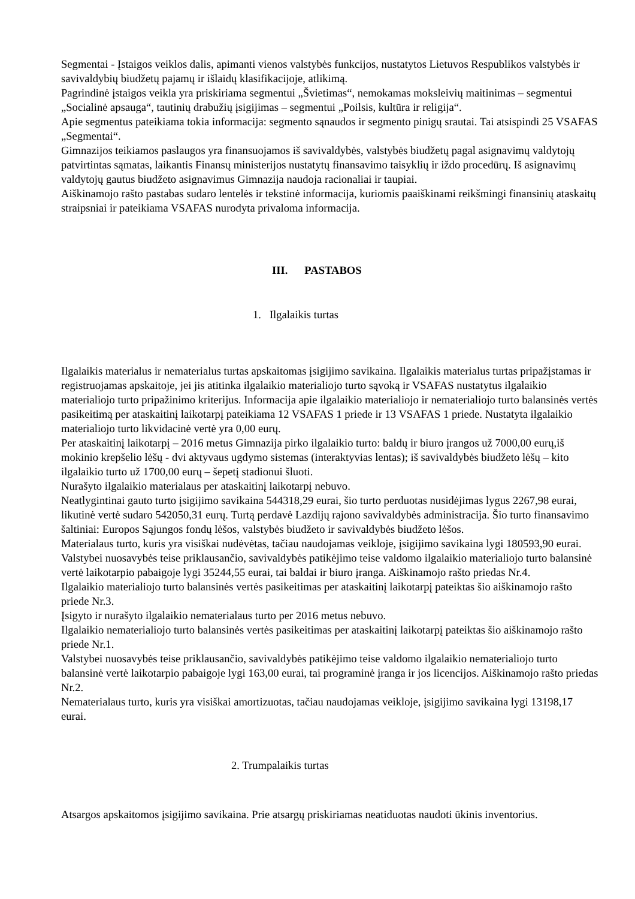Segmentai - Įstaigos veiklos dalis, apimanti vienos valstybės funkcijos, nustatytos Lietuvos Respublikos valstybės ir savivaldybių biudžetų pajamų ir išlaidų klasifikacijoje, atlikimą.
Pagrindinė įstaigos veikla yra priskiriama segmentui „Švietimas“, nemokamas moksleivių maitinimas – segmentui „Socialinė apsauga“, tautinių drabužių įsigijimas – segmentui „Poilsis, kultūra ir religija“.
Apie segmentus pateikiama tokia informacija: segmento sąnaudos ir segmento pinigų srautai. Tai atsispindi 25 VSAFAS „Segmentai“.
Gimnazijos teikiamos paslaugos yra finansuojamos iš savivaldybės, valstybės biudžetų pagal asignavimų valdytojų patvirtintas sąmatas, laikantis Finansų ministerijos nustatytų finansavimo taisyklių ir iždo procedūrų. Iš asignavimų valdytojų gautus biudžeto asignavimus Gimnazija naudoja racionaliai ir taupiai.
Aiškinamojo rašto pastabas sudaro lentelės ir tekstinė informacija, kuriomis paaiškinami reikšmingi finansinių ataskaitų straipsniai ir pateikiama VSAFAS nurodyta privaloma informacija.
III. PASTABOS
1. Ilgalaikis turtas
Ilgalaikis materialus ir nematerialus turtas apskaitomas įsigijimo savikaina. Ilgalaikis materialus turtas pripažįstamas ir registruojamas apskaitoje, jei jis atitinka ilgalaikio materialiojo turto sąvoką ir VSAFAS nustatytus ilgalaikio materialiojo turto pripažinimo kriterijus. Informacija apie ilgalaikio materialiojo ir nematerialiojo turto balansinės vertės pasikeitimą per ataskaitinį laikotarpį pateikiama 12 VSAFAS 1 priede ir 13 VSAFAS 1 priede. Nustatyta ilgalaikio materialiojo turto likvidacinė vertė yra 0,00 eurų.
Per ataskaitinį laikotarpį – 2016 metus Gimnazija pirko ilgalaikio turto: baldų ir biuro įrangos už 7000,00 eurų,iš mokinio krepšelio lėšų - dvi aktyvaus ugdymo sistemas (interaktyvias lentas); iš savivaldybės biudžeto lėšų – kito ilgalaikio turto už 1700,00 eurų – šepetį stadionui šluoti.
Nurašyto ilgalaikio materialaus per ataskaitinį laikotarpį nebuvo.
Neatlygintinai gauto turto įsigijimo savikaina 544318,29 eurai, šio turto perduotas nusidėjimas lygus 2267,98 eurai, likutinė vertė sudaro 542050,31 eurų. Turtą perdavė Lazdijų rajono savivaldybės administracija. Šio turto finansavimo šaltiniai: Europos Sąjungos fondų lėšos, valstybės biudžeto ir savivaldybės biudžeto lėšos.
Materialaus turto, kuris yra visiškai nudėvėtas, tačiau naudojamas veikloje, įsigijimo savikaina lygi 180593,90 eurai.
Valstybei nuosavybės teise priklausančio, savivaldybės patikėjimo teise valdomo ilgalaikio materialiojo turto balansinė vertė laikotarpio pabaigoje lygi 35244,55 eurai, tai baldai ir biuro įranga. Aiškinamojo rašto priedas Nr.4.
Ilgalaikio materialiojo turto balansinės vertės pasikeitimas per ataskaitinį laikotarpį pateiktas šio aiškinamojo rašto priede Nr.3.
Įsigyto ir nurašyto ilgalaikio nematerialaus turto per 2016 metus nebuvo.
Ilgalaikio nematerialiojo turto balansinės vertės pasikeitimas per ataskaitinį laikotarpį pateiktas šio aiškinamojo rašto priede Nr.1.
Valstybei nuosavybės teise priklausančio, savivaldybės patikėjimo teise valdomo ilgalaikio nematerialiojo turto balansinė vertė laikotarpio pabaigoje lygi 163,00 eurai, tai programinė įranga ir jos licencijos. Aiškinamojo rašto priedas Nr.2.
Nematerialaus turto, kuris yra visiškai amortizuotas, tačiau naudojamas veikloje, įsigijimo savikaina lygi 13198,17 eurai.
2. Trumpalaikis turtas
Atsargos apskaitomos įsigijimo savikaina. Prie atsargų priskiriamas neatiduotas naudoti ūkinis inventorius.